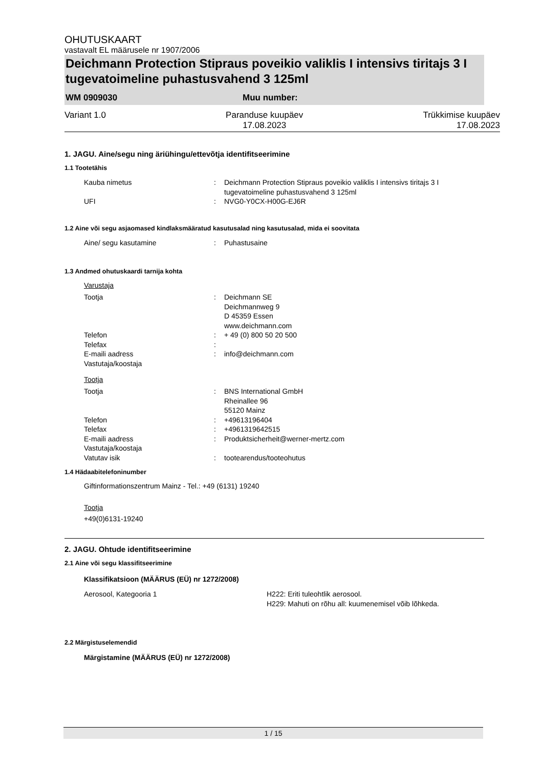OHUTUSKAART
vastavalt EL määrusele nr 1907/2006
Deichmann Protection Stipraus poveikio valiklis I intensivs tiritajs 3 I tugevatoimeline puhastusvahend 3 125ml
WM 0909030 Muu number:
Variant 1.0 Paranduse kuupäev
17.08.2023 Trükkimise kuupäev
17.08.2023
1. JAGU. Aine/segu ning äriühingu/ettevõtja identifitseerimine
1.1 Tootetähis
Kauba nimetus: Deichmann Protection Stipraus poveikio valiklis I intensivs tiritajs 3 I tugevatoimeline puhastusvahend 3 125ml
UFI: NVG0-Y0CX-H00G-EJ6R
1.2 Aine või segu asjaomased kindlaksmääratud kasutusalad ning kasutusalad, mida ei soovitata
Aine/ segu kasutamine: Puhastusaine
1.3 Andmed ohutuskaardi tarnija kohta
Varustaja
Tootja: Deichmann SE
Deichmannweg 9
D 45359 Essen
www.deichmann.com
Telefon: + 49 (0) 800 50 20 500
Telefax:
E-maili aadress: info@deichmann.com
Vastutaja/koostaja
Tootja
Tootja: BNS International GmbH
Rheinallee 96
55120 Mainz
Telefon: +49613196404
Telefax: +4961319642515
E-maili aadress: Produktsicherheit@werner-mertz.com
Vastutaja/koostaja
Vatutav isik: tootearendus/tooteohutus
1.4 Hädaabitelefoninumber
Giftinformationszentrum Mainz - Tel.: +49 (6131) 19240
Tootja
+49(0)6131-19240
2. JAGU. Ohtude identifitseerimine
2.1 Aine või segu klassifitseerimine
Klassifikatsioon (MÄÄRUS (EÜ) nr 1272/2008)
Aerosool, Kategooria 1 H222: Eriti tuleohtlik aerosool.
H229: Mahuti on rõhu all: kuumenemisel võib lõhkeda.
2.2 Märgistuselemendid
Märgistamine (MÄÄRUS (EÜ) nr 1272/2008)
1 / 15